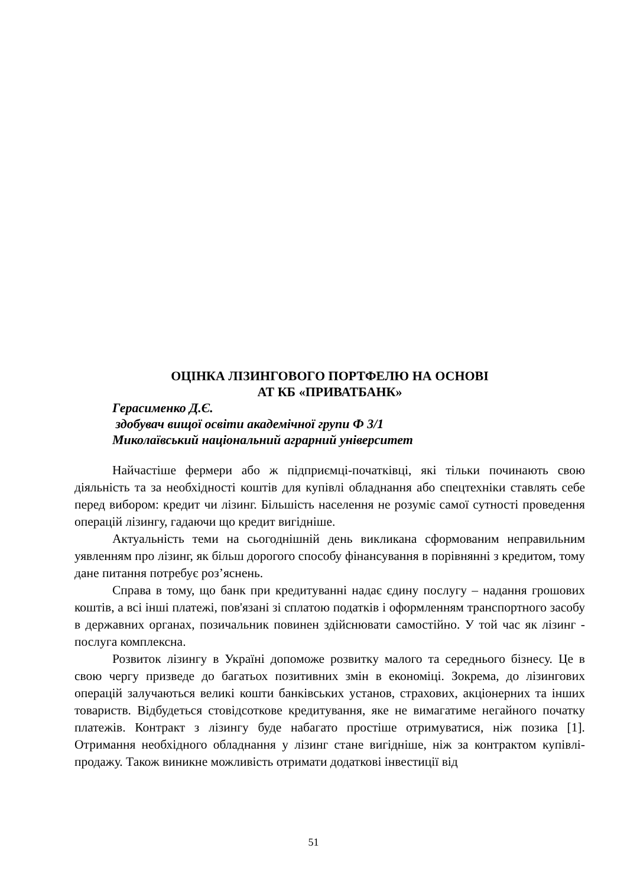ОЦІНКА ЛІЗИНГОВОГО ПОРТФЕЛЮ НА ОСНОВІ
АТ КБ «ПРИВАТБАНК»
Герасименко Д.Є.
здобувач вищої освіти академічної групи Ф 3/1
Миколаївський національний аграрний університет
Найчастіше фермери або ж підприємці-початківці, які тільки починають свою діяльність та за необхідності коштів для купівлі обладнання або спецтехніки ставлять себе перед вибором: кредит чи лізинг. Більшість населення не розуміє самої сутності проведення операцій лізингу, гадаючи що кредит вигідніше.
Актуальність теми на сьогоднішній день викликана сформованим неправильним уявленням про лізинг, як більш дорогого способу фінансування в порівнянні з кредитом, тому дане питання потребує роз’яснень.
Справа в тому, що банк при кредитуванні надає єдину послугу – надання грошових коштів, а всі інші платежі, пов'язані зі сплатою податків і оформленням транспортного засобу в державних органах, позичальник повинен здійснювати самостійно. У той час як лізинг - послуга комплексна.
Розвиток лізингу в Україні допоможе розвитку малого та середнього бізнесу. Це в свою чергу призведе до багатьох позитивних змін в економіці. Зокрема, до лізингових операцій залучаються великі кошти банківських установ, страхових, акціонерних та інших товариств. Відбудеться стовідсоткове кредитування, яке не вимагатиме негайного початку платежів. Контракт з лізингу буде набагато простіше отримуватися, ніж позика [1]. Отримання необхідного обладнання у лізинг стане вигідніше, ніж за контрактом купівлі-продажу. Також виникне можливість отримати додаткові інвестиції від
51